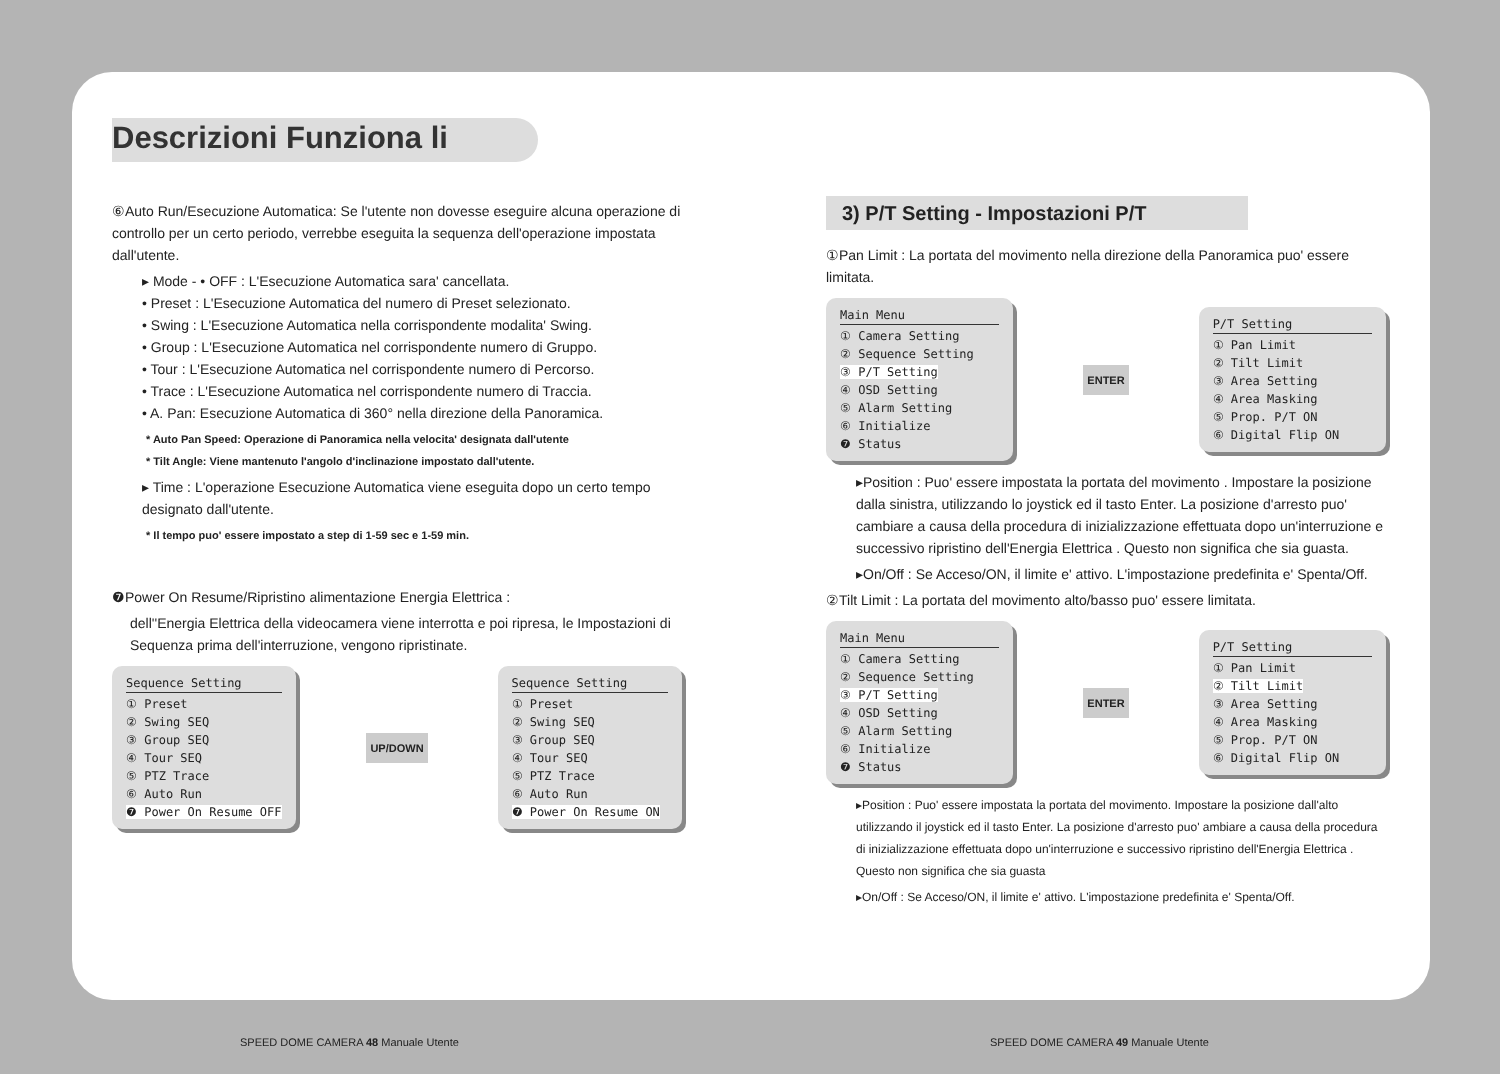Descrizioni Funziona li
⑥Auto Run/Esecuzione Automatica: Se l'utente non dovesse eseguire alcuna operazione di controllo per un certo periodo, verrebbe eseguita la sequenza dell'operazione impostata dall'utente.
▸ Mode - • OFF : L'Esecuzione Automatica sara' cancellata.
• Preset : L'Esecuzione Automatica del numero di Preset selezionato.
• Swing : L'Esecuzione Automatica nella corrispondente modalita' Swing.
• Group : L'Esecuzione Automatica nel corrispondente numero di Gruppo.
• Tour : L'Esecuzione Automatica nel corrispondente numero di Percorso.
• Trace : L'Esecuzione Automatica nel corrispondente numero di Traccia.
• A. Pan: Esecuzione Automatica di 360° nella direzione della Panoramica.
* Auto Pan Speed: Operazione di Panoramica nella velocita' designata dall'utente
* Tilt Angle: Viene mantenuto l'angolo d'inclinazione impostato dall'utente.
▸ Time : L'operazione Esecuzione Automatica viene eseguita dopo un certo tempo designato dall'utente.
* Il tempo puo' essere impostato a step di 1-59 sec e 1-59 min.
❼Power On Resume/Ripristino alimentazione Energia Elettrica :
dell''Energia Elettrica della videocamera viene interrotta e poi ripresa, le Impostazioni di Sequenza prima dell'interruzione, vengono ripristinate.
Sequence Setting
① Preset
② Swing SEQ
③ Group SEQ
④ Tour SEQ
⑤ PTZ Trace
⑥ Auto Run
❼ Power On Resume OFF
UP/DOWN
Sequence Setting
① Preset
② Swing SEQ
③ Group SEQ
④ Tour SEQ
⑤ PTZ Trace
⑥ Auto Run
❼ Power On Resume ON
3) P/T Setting - Impostazioni P/T
①Pan Limit : La portata del movimento nella direzione della Panoramica puo' essere limitata.
Main Menu
① Camera Setting
② Sequence Setting
③ P/T Setting
④ OSD Setting
⑤ Alarm Setting
⑥ Initialize
❼ Status
ENTER
P/T Setting
① Pan Limit
② Tilt Limit
③ Area Setting
④ Area Masking
⑤ Prop. P/T ON
⑥ Digital Flip ON
▸Position : Puo' essere impostata la portata del movimento . Impostare la posizione dalla sinistra, utilizzando lo joystick ed il tasto Enter. La posizione d'arresto puo' cambiare a causa della procedura di inizializzazione effettuata dopo un'interruzione e successivo ripristino dell'Energia Elettrica . Questo non significa che sia guasta.
▸On/Off : Se Acceso/ON, il limite e' attivo. L'impostazione predefinita e' Spenta/Off.
②Tilt Limit : La portata del movimento alto/basso puo' essere limitata.
Main Menu
① Camera Setting
② Sequence Setting
③ P/T Setting
④ OSD Setting
⑤ Alarm Setting
⑥ Initialize
❼ Status
ENTER
P/T Setting
① Pan Limit
② Tilt Limit
③ Area Setting
④ Area Masking
⑤ Prop. P/T ON
⑥ Digital Flip ON
▸Position : Puo' essere impostata la portata del movimento. Impostare la posizione dall'alto utilizzando il joystick ed il tasto Enter. La posizione d'arresto puo' ambiare a causa della procedura di inizializzazione effettuata dopo un'interruzione e successivo ripristino dell'Energia Elettrica . Questo non significa che sia guasta
▸On/Off : Se Acceso/ON, il limite e' attivo. L'impostazione predefinita e' Spenta/Off.
SPEED DOME CAMERA 48 Manuale Utente
SPEED DOME CAMERA 49 Manuale Utente